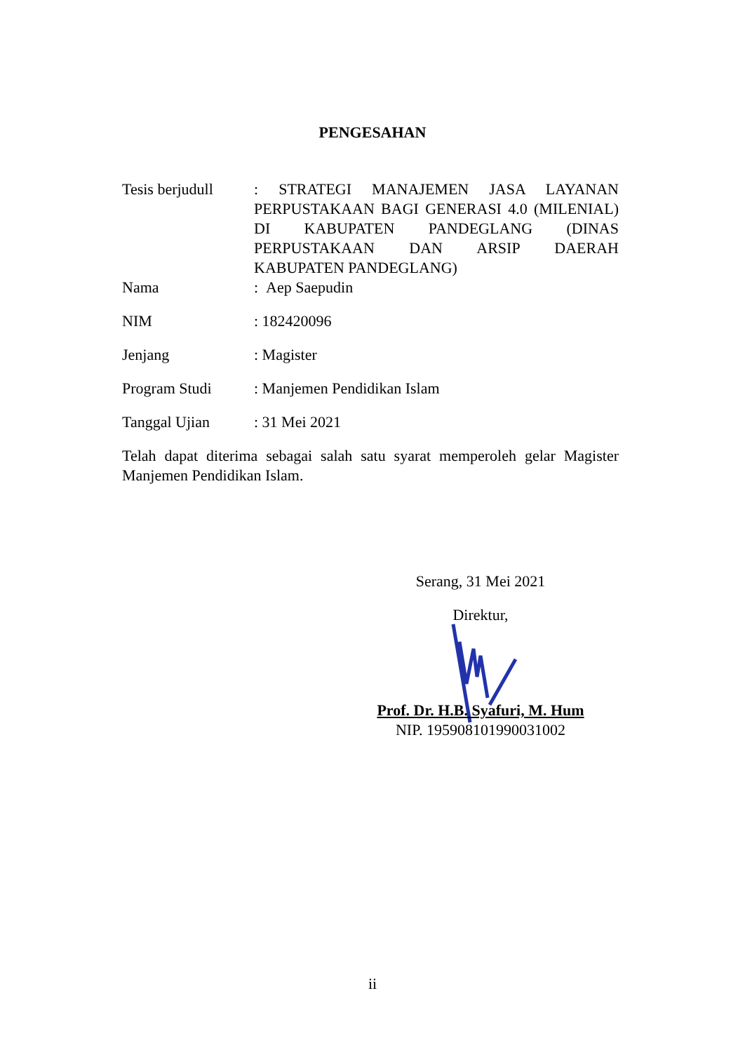PENGESAHAN
Tesis berjudull
: STRATEGI MANAJEMEN JASA LAYANAN PERPUSTAKAAN BAGI GENERASI 4.0 (MILENIAL) DI KABUPATEN PANDEGLANG (DINAS PERPUSTAKAAN DAN ARSIP DAERAH KABUPATEN PANDEGLANG)
Nama : Aep Saepudin
NIM : 182420096
Jenjang : Magister
Program Studi : Manjemen Pendidikan Islam
Tanggal Ujian : 31 Mei 2021
Telah dapat diterima sebagai salah satu syarat memperoleh gelar Magister Manjemen Pendidikan Islam.
Serang, 31 Mei 2021
Direktur,
Prof. Dr. H.B. Syafuri, M. Hum
NIP. 195908101990031002
ii